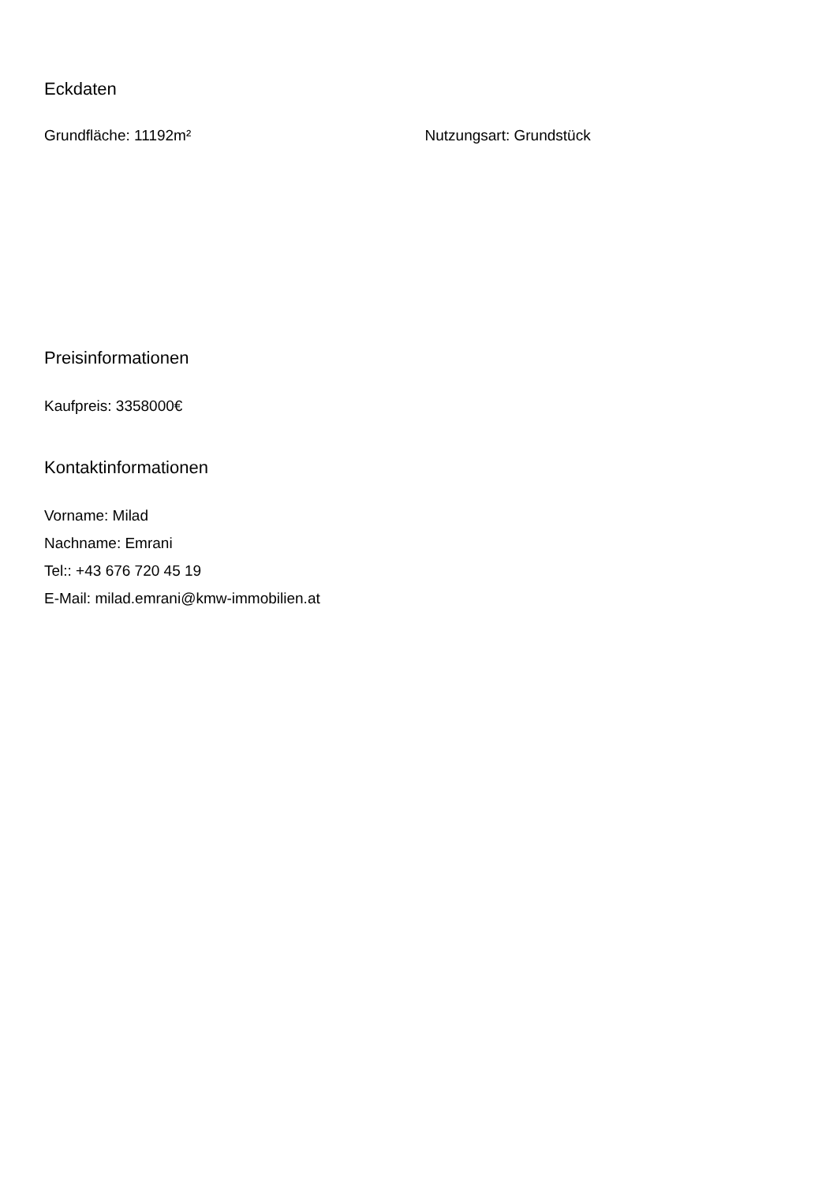Eckdaten
Grundfläche: 11192m² Nutzungsart: Grundstück
Preisinformationen
Kaufpreis: 3358000€
Kontaktinformationen
Vorname: Milad
Nachname: Emrani
Tel:: +43 676 720 45 19
E-Mail: milad.emrani@kmw-immobilien.at